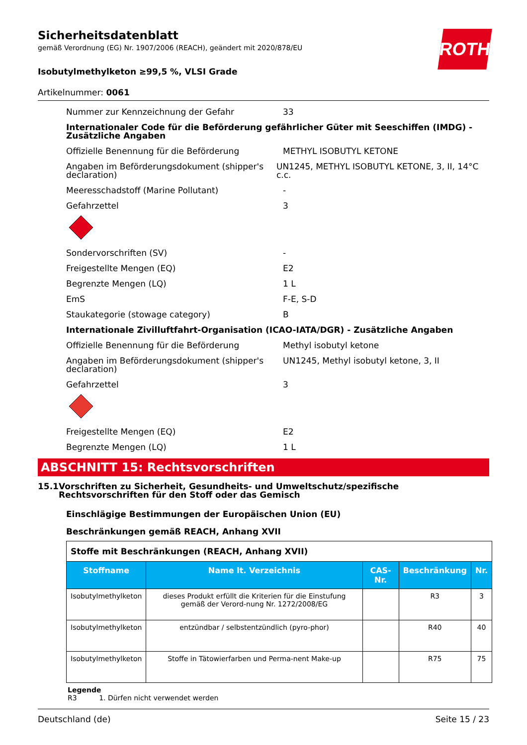Sicherheitsdatenblatt
gemäß Verordnung (EG) Nr. 1907/2006 (REACH), geändert mit 2020/878/EU
Isobutylmethylketon ≥99,5 %, VLSI Grade
ROTH
Artikelnummer: 0061
Nummer zur Kennzeichnung der Gefahr 33
Internationaler Code für die Beförderung gefährlicher Güter mit Seeschiffen (IMDG) - Zusätzliche Angaben
Offizielle Benennung für die Beförderung METHYL ISOBUTYL KETONE
Angaben im Beförderungsdokument (shipper's declaration)
UN1245, METHYL ISOBUTYL KETONE, 3, II, 14°C c.c.
Meeresschadstoff (Marine Pollutant) -
Gefahrzettel 3
Sondervorschriften (SV) -
Freigestellte Mengen (EQ) E2
Begrenzte Mengen (LQ) 1 L
EmS F-E, S-D
Staukategorie (stowage category) B
Internationale Zivilluftfahrt-Organisation (ICAO-IATA/DGR) - Zusätzliche Angaben
Offizielle Benennung für die Beförderung Methyl isobutyl ketone
Angaben im Beförderungsdokument (shipper's declaration)
UN1245, Methyl isobutyl ketone, 3, II
Gefahrzettel 3
Freigestellte Mengen (EQ) E2
Begrenzte Mengen (LQ) 1 L
ABSCHNITT 15: Rechtsvorschriften
15.1 Vorschriften zu Sicherheit, Gesundheits- und Umweltschutz/spezifische Rechtsvorschriften für den Stoff oder das Gemisch
Einschlägige Bestimmungen der Europäischen Union (EU)
Beschränkungen gemäß REACH, Anhang XVII
| Stoffe mit Beschränkungen (REACH, Anhang XVII) | | | | |
| --- | --- | --- | --- | --- |
| Stoffname | Name lt. Verzeichnis | CAS-Nr. | Beschränkung | Nr. |
| Isobutylmethylketon | dieses Produkt erfüllt die Kriterien für die Einstufung gemäß der Verord-nung Nr. 1272/2008/EG | | R3 | 3 |
| Isobutylmethylketon | entzündbar / selbstentzündlich (pyro-phor) | | R40 | 40 |
| Isobutylmethylketon | Stoffe in Tätowierfarben und Perma-nent Make-up | | R75 | 75 |
Legende
R3 1. Dürfen nicht verwendet werden
Deutschland (de) Seite 15 / 23